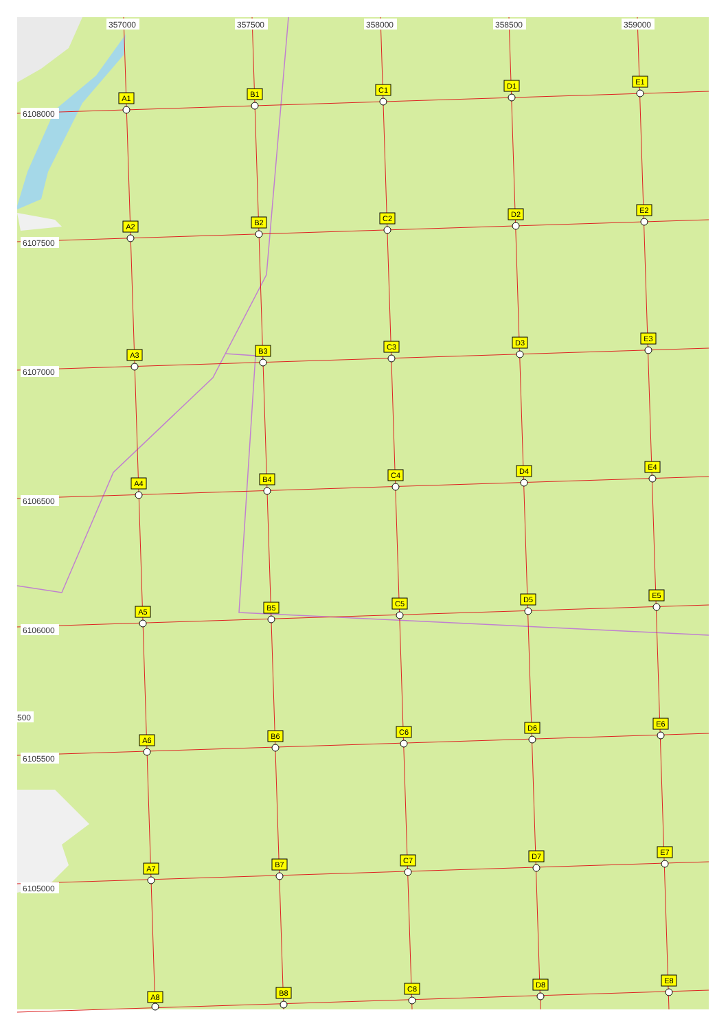357000
357500
358000
358500
359000
6108000
6107500
6107000
6106500
6106000
500
6105500
6105000
A1
A2
A3
A4
A5
A6
A7
A8
B1
B2
B3
B4
B5
B6
B7
B8
C1
C2
C3
C4
C5
C6
C7
C8
D1
D2
D3
D4
D5
D6
D7
D8
E1
E2
E3
E4
E5
E6
E7
E8